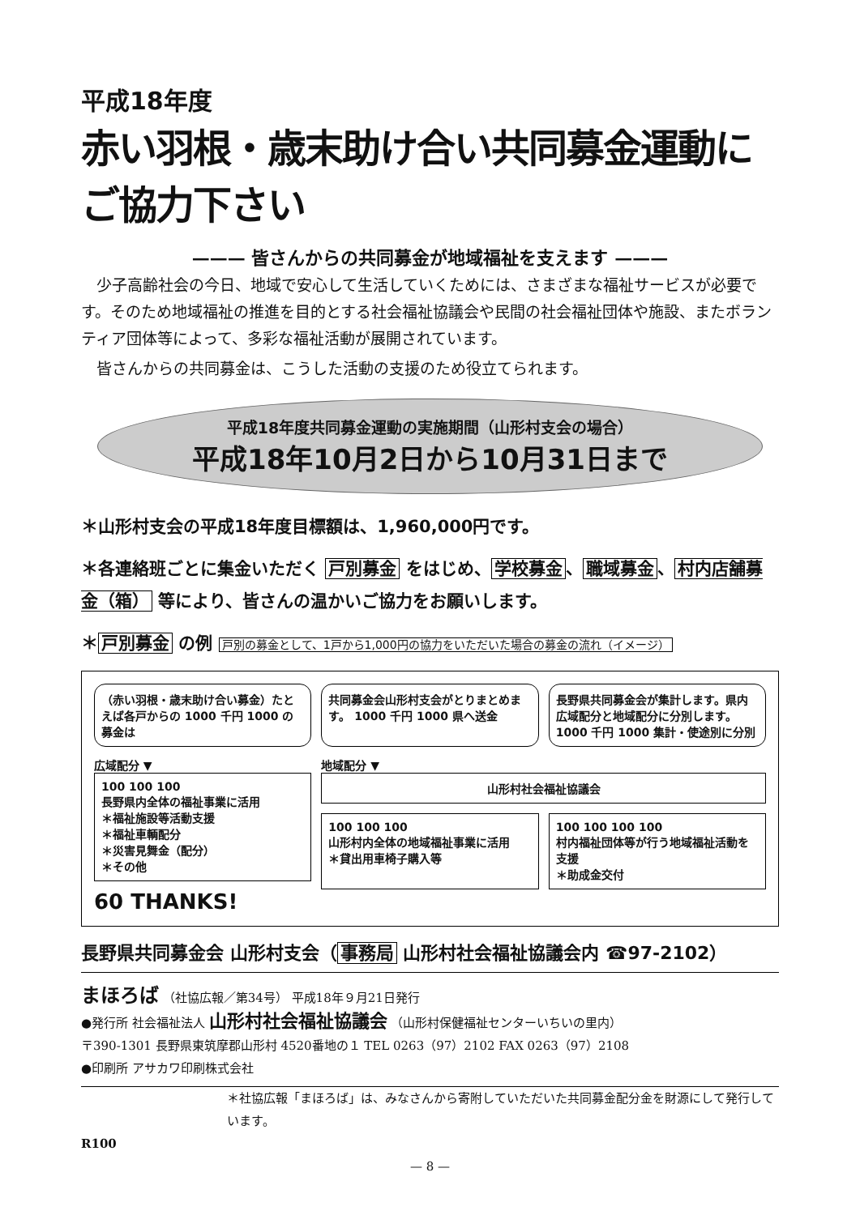平成18年度
赤い羽根・歳末助け合い共同募金運動にご協力下さい
——— 皆さんからの共同募金が地域福祉を支えます ———
少子高齢社会の今日、地域で安心して生活していくためには、さまざまな福祉サービスが必要です。そのため地域福祉の推進を目的とする社会福祉協議会や民間の社会福祉団体や施設、またボランティア団体等によって、多彩な福祉活動が展開されています。
皆さんからの共同募金は、こうした活動の支援のため役立てられます。
平成18年度共同募金運動の実施期間（山形村支会の場合）
平成18年10月2日から10月31日まで
＊山形村支会の平成18年度目標額は、1,960,000円です。
＊各連絡班ごとに集金いただく 戸別募金 をはじめ、 学校募金 、 職域募金 、 村内店舗募金（箱） 等により、皆さんの温かいご協力をお願いします。
＊ 戸別募金 の例 戸別の募金として、1戸から1,000円の協力をいただいた場合の募金の流れ（イメージ）
（赤い羽根・歳末助け合い募金）たとえば各戸からの 1000 千円 1000 の募金は
共同募金会山形村支会がとりまとめます。 1000 千円 1000 県へ送金
長野県共同募金会が集計します。県内広域配分と地域配分に分別します。 1000 千円 1000 集計・使途別に分別
広域配分 ▼
100 100 100
長野県内全体の福祉事業に活用
＊福祉施設等活動支援
＊福祉車輌配分
＊災害見舞金（配分）
＊その他
60 THANKS!
地域配分 ▼
山形村社会福祉協議会
100 100 100
山形村内全体の地域福祉事業に活用
＊貸出用車椅子購入等
100 100 100 100
村内福祉団体等が行う地域福祉活動を支援
＊助成金交付
長野県共同募金会 山形村支会（ 事務局 山形村社会福祉協議会内 ☎97-2102）
まほろば （社協広報／第34号） 平成18年９月21日発行
●発行所 社会福祉法人 山形村社会福祉協議会 （山形村保健福祉センターいちいの里内）
〒390-1301 長野県東筑摩郡山形村 4520番地の１ TEL 0263（97）2102 FAX 0263（97）2108
●印刷所 アサカワ印刷株式会社
＊社協広報「まほろば」は、みなさんから寄附していただいた共同募金配分金を財源にして発行しています。
R100
— 8 —